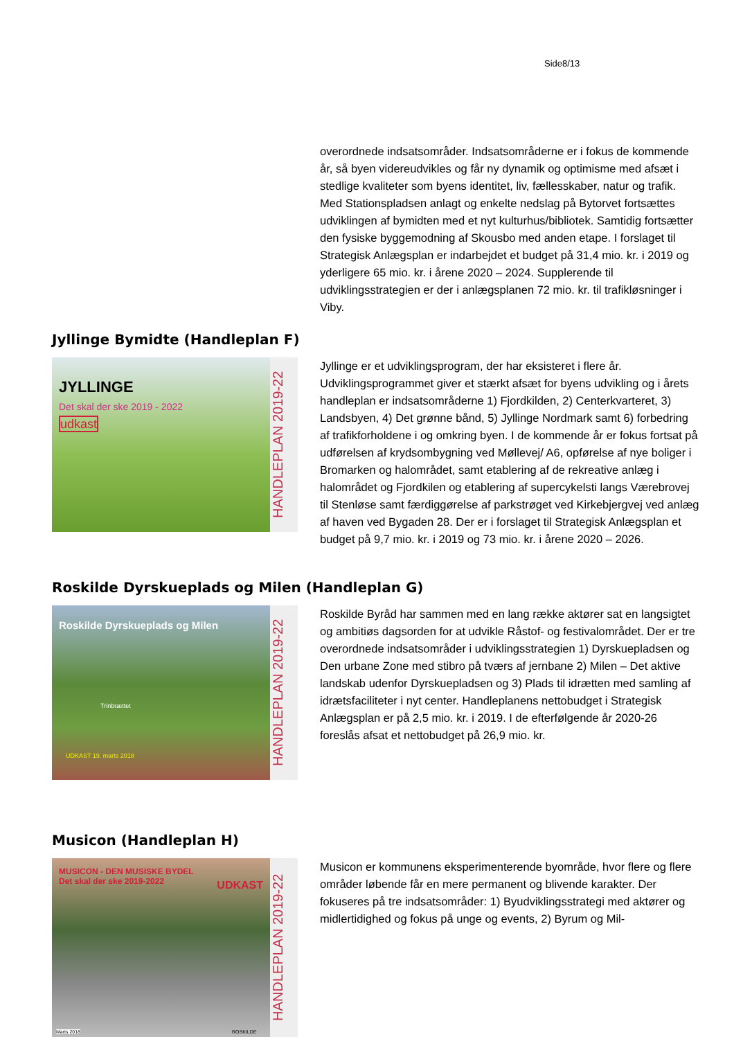Side8/13
overordnede indsatsområder. Indsatsområderne er i fokus de kommende år, så byen videreudvikles og får ny dynamik og optimisme med afsæt i stedlige kvaliteter som byens identitet, liv, fællesskaber, natur og trafik. Med Stationspladsen anlagt og enkelte nedslag på Bytorvet fortsættes udviklingen af bymidten med et nyt kulturhus/bibliotek. Samtidig fortsætter den fysiske byggemodning af Skousbo med anden etape. I forslaget til Strategisk Anlægsplan er indarbejdet et budget på 31,4 mio. kr. i 2019 og yderligere 65 mio. kr. i årene 2020 – 2024. Supplerende til udviklingsstrategien er der i anlægsplanen 72 mio. kr. til trafikløsninger i Viby.
Jyllinge Bymidte (Handleplan F)
JYLLINGE
Det skal der ske 2019 - 2022
udkast
HANDLEPLAN 2019-22
Jyllinge er et udviklingsprogram, der har eksisteret i flere år. Udviklingsprogrammet giver et stærkt afsæt for byens udvikling og i årets handleplan er indsatsområderne 1) Fjordkilden, 2) Centerkvarteret, 3) Landsbyen, 4) Det grønne bånd, 5) Jyllinge Nordmark samt 6) forbedring af trafikforholdene i og omkring byen. I de kommende år er fokus fortsat på udførelsen af krydsombygning ved Møllevej/ A6, opførelse af nye boliger i Bromarken og halområdet, samt etablering af de rekreative anlæg i halområdet og Fjordkilen og etablering af supercykelsti langs Værebrovej til Stenløse samt færdiggørelse af parkstrøget ved Kirkebjergvej ved anlæg af haven ved Bygaden 28. Der er i forslaget til Strategisk Anlægsplan et budget på 9,7 mio. kr. i 2019 og 73 mio. kr. i årene 2020 – 2026.
Roskilde Dyrskueplads og Milen (Handleplan G)
Roskilde Dyrskueplads og Milen
UDKAST 19. marts 2018
Trinbrættet
HANDLEPLAN 2019-22
Roskilde Byråd har sammen med en lang række aktører sat en langsigtet og ambitiøs dagsorden for at udvikle Råstof- og festivalområdet. Der er tre overordnede indsatsområder i udviklingsstrategien 1) Dyrskuepladsen og Den urbane Zone med stibro på tværs af jernbane 2) Milen – Det aktive landskab udenfor Dyrskuepladsen og 3) Plads til idrætten med samling af idrætsfaciliteter i nyt center. Handleplanens nettobudget i Strategisk Anlægsplan er på 2,5 mio. kr. i 2019. I de efterfølgende år 2020-26 foreslås afsat et nettobudget på 26,9 mio. kr.
Musicon (Handleplan H)
MUSICON - DEN MUSISKE BYDEL
Det skal der ske 2019-2022
UDKAST
Marts 2018 ROSKILDE
HANDLEPLAN 2019-22
Musicon er kommunens eksperimenterende byområde, hvor flere og flere områder løbende får en mere permanent og blivende karakter. Der fokuseres på tre indsatsområder: 1) Byudviklingsstrategi med aktører og midlertidighed og fokus på unge og events, 2) Byrum og Mil-